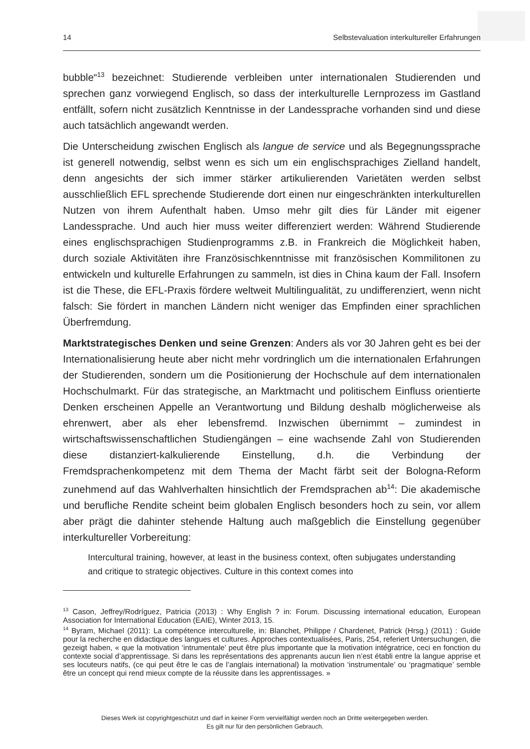14 Selbstevaluation interkultureller Erfahrungen
bubble“<sup>13</sup> bezeichnet: Studierende verbleiben unter internationalen Studierenden und sprechen ganz vorwiegend Englisch, so dass der interkulturelle Lernprozess im Gastland entfällt, sofern nicht zusätzlich Kenntnisse in der Landessprache vorhanden sind und diese auch tatsächlich angewandt werden.
Die Unterscheidung zwischen Englisch als langue de service und als Begegnungssprache ist generell notwendig, selbst wenn es sich um ein englischsprachiges Zielland handelt, denn angesichts der sich immer stärker artikulierenden Varietäten werden selbst ausschließlich EFL sprechende Studierende dort einen nur eingeschränkten interkulturellen Nutzen von ihrem Aufenthalt haben. Umso mehr gilt dies für Länder mit eigener Landessprache. Und auch hier muss weiter differenziert werden: Während Studierende eines englischsprachigen Studienprogramms z.B. in Frankreich die Möglichkeit haben, durch soziale Aktivitäten ihre Französischkenntnisse mit französischen Kommilitonen zu entwickeln und kulturelle Erfahrungen zu sammeln, ist dies in China kaum der Fall. Insofern ist die These, die EFL-Praxis fördere weltweit Multilingualität, zu undifferenziert, wenn nicht falsch: Sie fördert in manchen Ländern nicht weniger das Empfinden einer sprachlichen Überfremdung.
Marktstrategisches Denken und seine Grenzen: Anders als vor 30 Jahren geht es bei der Internationalisierung heute aber nicht mehr vordringlich um die internationalen Erfahrungen der Studierenden, sondern um die Positionierung der Hochschule auf dem internationalen Hochschulmarkt. Für das strategische, an Marktmacht und politischem Einfluss orientierte Denken erscheinen Appelle an Verantwortung und Bildung deshalb möglicherweise als ehrenwert, aber als eher lebensfremd. Inzwischen übernimmt – zumindest in wirtschaftswissenschaftlichen Studiengängen – eine wachsende Zahl von Studierenden diese distanziert-kalkulierende Einstellung, d.h. die Verbindung der Fremdsprachenkompetenz mit dem Thema der Macht färbt seit der Bologna-Reform zunehmend auf das Wahlverhalten hinsichtlich der Fremdsprachen ab<sup>14</sup>: Die akademische und berufliche Rendite scheint beim globalen Englisch besonders hoch zu sein, vor allem aber prägt die dahinter stehende Haltung auch maßgeblich die Einstellung gegenüber interkultureller Vorbereitung:
Intercultural training, however, at least in the business context, often subjugates understanding and critique to strategic objectives. Culture in this context comes into
<sup>13</sup> Cason, Jeffrey/Rodríguez, Patricia (2013) : Why English ? in: Forum. Discussing international education, European Association for International Education (EAIE), Winter 2013, 15.
<sup>14</sup> Byram, Michael (2011): La compétence interculturelle, in: Blanchet, Philippe / Chardenet, Patrick (Hrsg.) (2011) : Guide pour la recherche en didactique des langues et cultures. Approches contextualisées, Paris, 254, referiert Untersuchungen, die gezeigt haben, « que la motivation ‘intrumentale’ peut être plus importante que la motivation intégratrice, ceci en fonction du contexte social d’apprentissage. Si dans les représentations des apprenants aucun lien n’est établi entre la langue apprise et ses locuteurs natifs, (ce qui peut être le cas de l’anglais international) la motivation ‘instrumentale’ ou ‘pragmatique’ semble être un concept qui rend mieux compte de la réussite dans les apprentissages. »
Dieses Werk ist copyrightgeschützt und darf in keiner Form vervielfältigt werden noch an Dritte weitergegeben werden.
Es gilt nur für den persönlichen Gebrauch.